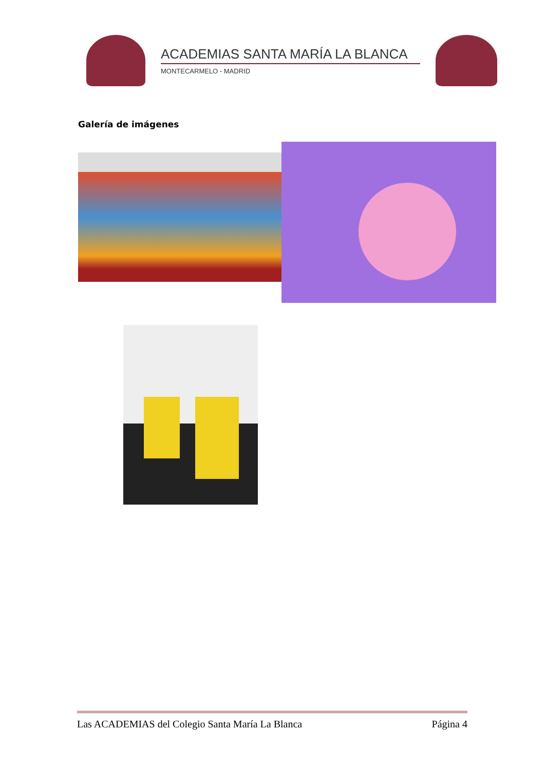ACADEMIAS SANTA MARÍA LA BLANCA
MONTECARMELO - MADRID
Galería de imágenes
Las ACADEMIAS del Colegio Santa María La Blanca Página 4